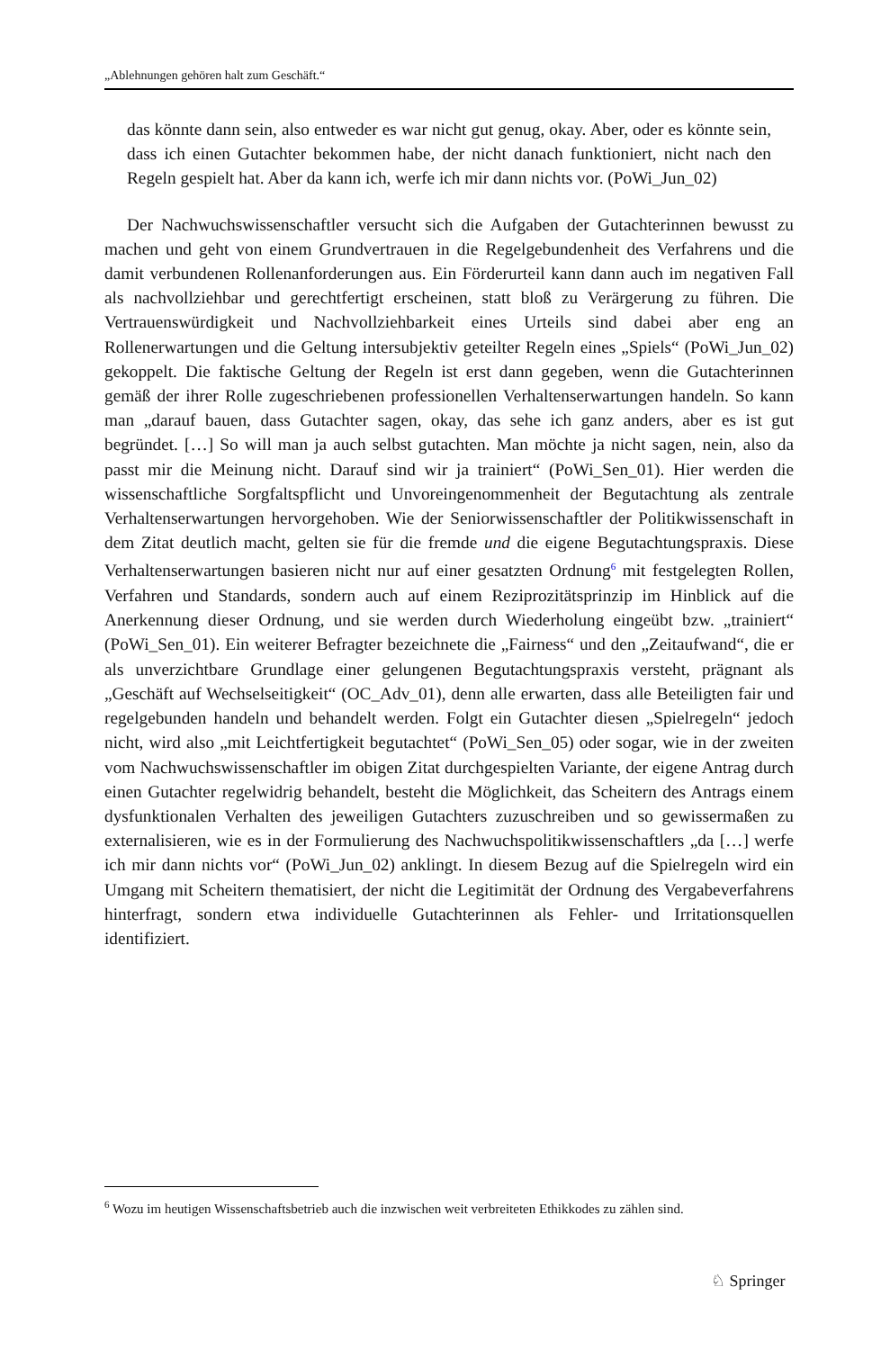„Ablehnungen gehören halt zum Geschäft.“
das könnte dann sein, also entweder es war nicht gut genug, okay. Aber, oder es könnte sein, dass ich einen Gutachter bekommen habe, der nicht danach funktioniert, nicht nach den Regeln gespielt hat. Aber da kann ich, werfe ich mir dann nichts vor. (PoWi_Jun_02)
Der Nachwuchswissenschaftler versucht sich die Aufgaben der Gutachterinnen bewusst zu machen und geht von einem Grundvertrauen in die Regelgebundenheit des Verfahrens und die damit verbundenen Rollenanforderungen aus. Ein Förderurteil kann dann auch im negativen Fall als nachvollziehbar und gerechtfertigt erscheinen, statt bloß zu Verärgerung zu führen. Die Vertrauenswürdigkeit und Nachvollziehbarkeit eines Urteils sind dabei aber eng an Rollenerwartungen und die Geltung intersubjektiv geteilter Regeln eines „Spiels“ (PoWi_Jun_02) gekoppelt. Die faktische Geltung der Regeln ist erst dann gegeben, wenn die Gutachterinnen gemäß der ihrer Rolle zugeschriebenen professionellen Verhaltenserwartungen handeln. So kann man „darauf bauen, dass Gutachter sagen, okay, das sehe ich ganz anders, aber es ist gut begründet. […] So will man ja auch selbst gutachten. Man möchte ja nicht sagen, nein, also da passt mir die Meinung nicht. Darauf sind wir ja trainiert“ (PoWi_Sen_01). Hier werden die wissenschaftliche Sorgfaltspflicht und Unvoreingenommenheit der Begutachtung als zentrale Verhaltenserwartungen hervorgehoben. Wie der Seniorwissenschaftler der Politikwissenschaft in dem Zitat deutlich macht, gelten sie für die fremde und die eigene Begutachtungspraxis. Diese Verhaltenserwartungen basieren nicht nur auf einer gesatzten Ordnung<sup>6</sup> mit festgelegten Rollen, Verfahren und Standards, sondern auch auf einem Reziprozitätsprinzip im Hinblick auf die Anerkennung dieser Ordnung, und sie werden durch Wiederholung eingeübt bzw. „trainiert“ (PoWi_Sen_01). Ein weiterer Befragter bezeichnete die „Fairness“ und den „Zeitaufwand“, die er als unverzichtbare Grundlage einer gelungenen Begutachtungspraxis versteht, prägnant als „Geschäft auf Wechselseitigkeit“ (OC_Adv_01), denn alle erwarten, dass alle Beteiligten fair und regelgebunden handeln und behandelt werden. Folgt ein Gutachter diesen „Spielregeln“ jedoch nicht, wird also „mit Leichtfertigkeit begutachtet“ (PoWi_Sen_05) oder sogar, wie in der zweiten vom Nachwuchswissenschaftler im obigen Zitat durchgespielten Variante, der eigene Antrag durch einen Gutachter regelwidrig behandelt, besteht die Möglichkeit, das Scheitern des Antrags einem dysfunktionalen Verhalten des jeweiligen Gutachters zuzuschreiben und so gewissermaßen zu externalisieren, wie es in der Formulierung des Nachwuchspolitikwissenschaftlers „da […] werfe ich mir dann nichts vor“ (PoWi_Jun_02) anklingt. In diesem Bezug auf die Spielregeln wird ein Umgang mit Scheitern thematisiert, der nicht die Legitimität der Ordnung des Vergabeverfahrens hinterfragt, sondern etwa individuelle Gutachterinnen als Fehler- und Irritationsquellen identifiziert.
<sup>6</sup> Wozu im heutigen Wissenschaftsbetrieb auch die inzwischen weit verbreiteten Ethikkodes zu zählen sind.
♘ Springer